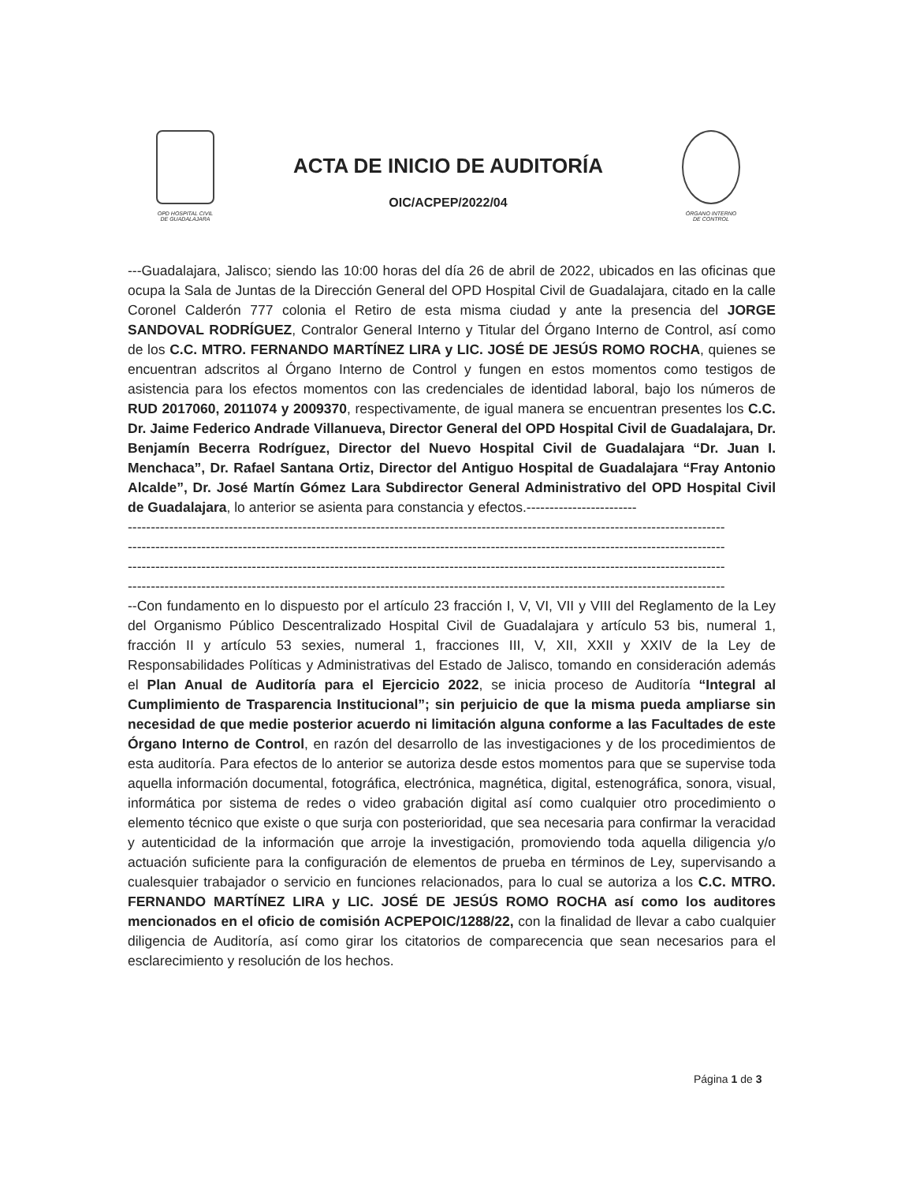OPD HOSPITAL CIVIL
DE GUADALAJARA
ACTA DE INICIO DE AUDITORÍA
OIC/ACPEP/2022/04
ÓRGANO INTERNO
DE CONTROL
---Guadalajara, Jalisco; siendo las 10:00 horas del día 26 de abril de 2022, ubicados en las oficinas que ocupa la Sala de Juntas de la Dirección General del OPD Hospital Civil de Guadalajara, citado en la calle Coronel Calderón 777 colonia el Retiro de esta misma ciudad y ante la presencia del JORGE SANDOVAL RODRÍGUEZ, Contralor General Interno y Titular del Órgano Interno de Control, así como de los C.C. MTRO. FERNANDO MARTÍNEZ LIRA y LIC. JOSÉ DE JESÚS ROMO ROCHA, quienes se encuentran adscritos al Órgano Interno de Control y fungen en estos momentos como testigos de asistencia para los efectos momentos con las credenciales de identidad laboral, bajo los números de RUD 2017060, 2011074 y 2009370, respectivamente, de igual manera se encuentran presentes los C.C. Dr. Jaime Federico Andrade Villanueva, Director General del OPD Hospital Civil de Guadalajara, Dr. Benjamín Becerra Rodríguez, Director del Nuevo Hospital Civil de Guadalajara “Dr. Juan I. Menchaca”, Dr. Rafael Santana Ortiz, Director del Antiguo Hospital de Guadalajara “Fray Antonio Alcalde”, Dr. José Martín Gómez Lara Subdirector General Administrativo del OPD Hospital Civil de Guadalajara, lo anterior se asienta para constancia y efectos.------------------------
----------------------------------------------------------------------------------------------------------------------------------
----------------------------------------------------------------------------------------------------------------------------------
----------------------------------------------------------------------------------------------------------------------------------
----------------------------------------------------------------------------------------------------------------------------------
--Con fundamento en lo dispuesto por el artículo 23 fracción I, V, VI, VII y VIII del Reglamento de la Ley del Organismo Público Descentralizado Hospital Civil de Guadalajara y artículo 53 bis, numeral 1, fracción II y artículo 53 sexies, numeral 1, fracciones III, V, XII, XXII y XXIV de la Ley de Responsabilidades Políticas y Administrativas del Estado de Jalisco, tomando en consideración además el Plan Anual de Auditoría para el Ejercicio 2022, se inicia proceso de Auditoría “Integral al Cumplimiento de Trasparencia Institucional”; sin perjuicio de que la misma pueda ampliarse sin necesidad de que medie posterior acuerdo ni limitación alguna conforme a las Facultades de este Órgano Interno de Control, en razón del desarrollo de las investigaciones y de los procedimientos de esta auditoría. Para efectos de lo anterior se autoriza desde estos momentos para que se supervise toda aquella información documental, fotográfica, electrónica, magnética, digital, estenográfica, sonora, visual, informática por sistema de redes o video grabación digital así como cualquier otro procedimiento o elemento técnico que existe o que surja con posterioridad, que sea necesaria para confirmar la veracidad y autenticidad de la información que arroje la investigación, promoviendo toda aquella diligencia y/o actuación suficiente para la configuración de elementos de prueba en términos de Ley, supervisando a cualesquier trabajador o servicio en funciones relacionados, para lo cual se autoriza a los C.C. MTRO. FERNANDO MARTÍNEZ LIRA y LIC. JOSÉ DE JESÚS ROMO ROCHA así como los auditores mencionados en el oficio de comisión ACPEPOIC/1288/22, con la finalidad de llevar a cabo cualquier diligencia de Auditoría, así como girar los citatorios de comparecencia que sean necesarios para el esclarecimiento y resolución de los hechos.
Página 1 de 3